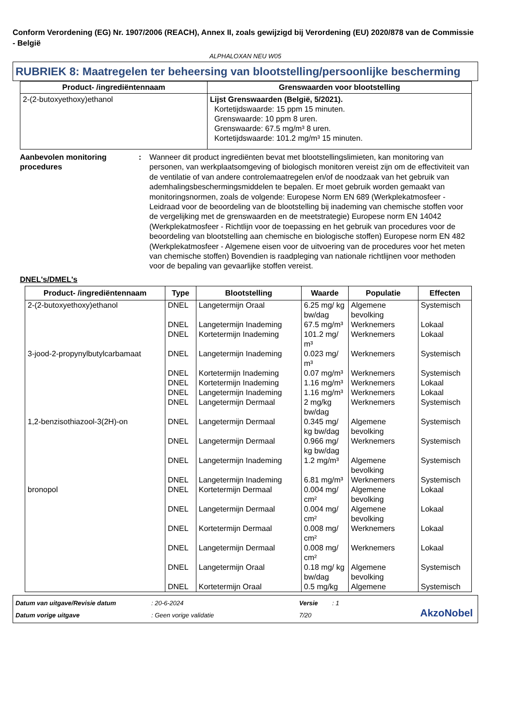Conform Verordening (EG) Nr. 1907/2006 (REACH), Annex II, zoals gewijzigd bij Verordening (EU) 2020/878 van de Commissie - België
ALPHALOXAN NEU W05
RUBRIEK 8: Maatregelen ter beheersing van blootstelling/persoonlijke bescherming
| Product- /ingrediëntennaam | Grenswaarden voor blootstelling |
| --- | --- |
| 2-(2-butoxyethoxy)ethanol | Lijst Grenswaarden (België, 5/2021). Kortetijdswaarde: 15 ppm 15 minuten. Grenswaarde: 10 ppm 8 uren. Grenswaarde: 67.5 mg/m³ 8 uren. Kortetijdswaarde: 101.2 mg/m³ 15 minuten. |
Aanbevolen monitoring procedures
: Wanneer dit product ingrediënten bevat met blootstellingslimieten, kan monitoring van personen, van werkplaatsomgeving of biologisch monitoren vereist zijn om de effectiviteit van de ventilatie of van andere controlemaatregelen en/of de noodzaak van het gebruik van ademhalingsbeschermingsmiddelen te bepalen. Er moet gebruik worden gemaakt van monitoringsnormen, zoals de volgende: Europese Norm EN 689 (Werkplekatmosfeer - Leidraad voor de beoordeling van de blootstelling bij inademing van chemische stoffen voor de vergelijking met de grenswaarden en de meetstrategie) Europese norm EN 14042 (Werkplekatmosfeer - Richtlijn voor de toepassing en het gebruik van procedures voor de beoordeling van blootstelling aan chemische en biologische stoffen) Europese norm EN 482 (Werkplekatmosfeer - Algemene eisen voor de uitvoering van de procedures voor het meten van chemische stoffen) Bovendien is raadpleging van nationale richtlijnen voor methoden voor de bepaling van gevaarlijke stoffen vereist.
DNEL's/DMEL's
| Product- /ingrediëntennaam | Type | Blootstelling | Waarde | Populatie | Effecten |
| --- | --- | --- | --- | --- | --- |
| 2-(2-butoxyethoxy)ethanol | DNEL | Langetermijn Oraal | 6.25 mg/ kg bw/dag | Algemene bevolking | Systemisch |
| | DNEL | Langetermijn Inademing | 67.5 mg/m³ | Werknemers | Lokaal |
| | DNEL | Kortetermijn Inademing | 101.2 mg/ m³ | Werknemers | Lokaal |
| 3-jood-2-propynylbutylcarbamaat | DNEL | Langetermijn Inademing | 0.023 mg/ m³ | Werknemers | Systemisch |
| | DNEL | Kortetermijn Inademing | 0.07 mg/m³ | Werknemers | Systemisch |
| | DNEL | Kortetermijn Inademing | 1.16 mg/m³ | Werknemers | Lokaal |
| | DNEL | Langetermijn Inademing | 1.16 mg/m³ | Werknemers | Lokaal |
| | DNEL | Langetermijn Dermaal | 2 mg/kg bw/dag | Werknemers | Systemisch |
| 1,2-benzisothiazool-3(2H)-on | DNEL | Langetermijn Dermaal | 0.345 mg/ kg bw/dag | Algemene bevolking | Systemisch |
| | DNEL | Langetermijn Dermaal | 0.966 mg/ kg bw/dag | Werknemers | Systemisch |
| | DNEL | Langetermijn Inademing | 1.2 mg/m³ | Algemene bevolking | Systemisch |
| | DNEL | Langetermijn Inademing | 6.81 mg/m³ | Werknemers | Systemisch |
| bronopol | DNEL | Kortetermijn Dermaal | 0.004 mg/ cm² | Algemene bevolking | Lokaal |
| | DNEL | Langetermijn Dermaal | 0.004 mg/ cm² | Algemene bevolking | Lokaal |
| | DNEL | Kortetermijn Dermaal | 0.008 mg/ cm² | Werknemers | Lokaal |
| | DNEL | Langetermijn Dermaal | 0.008 mg/ cm² | Werknemers | Lokaal |
| | DNEL | Langetermijn Oraal | 0.18 mg/ kg bw/dag | Algemene bevolking | Systemisch |
| | DNEL | Kortetermijn Oraal | 0.5 mg/kg | Algemene | Systemisch |
Datum van uitgave/Revisie datum
: 20-6-2024
Versie
: 1
AkzoNobel
Datum vorige uitgave
: Geen vorige validatie
7/20